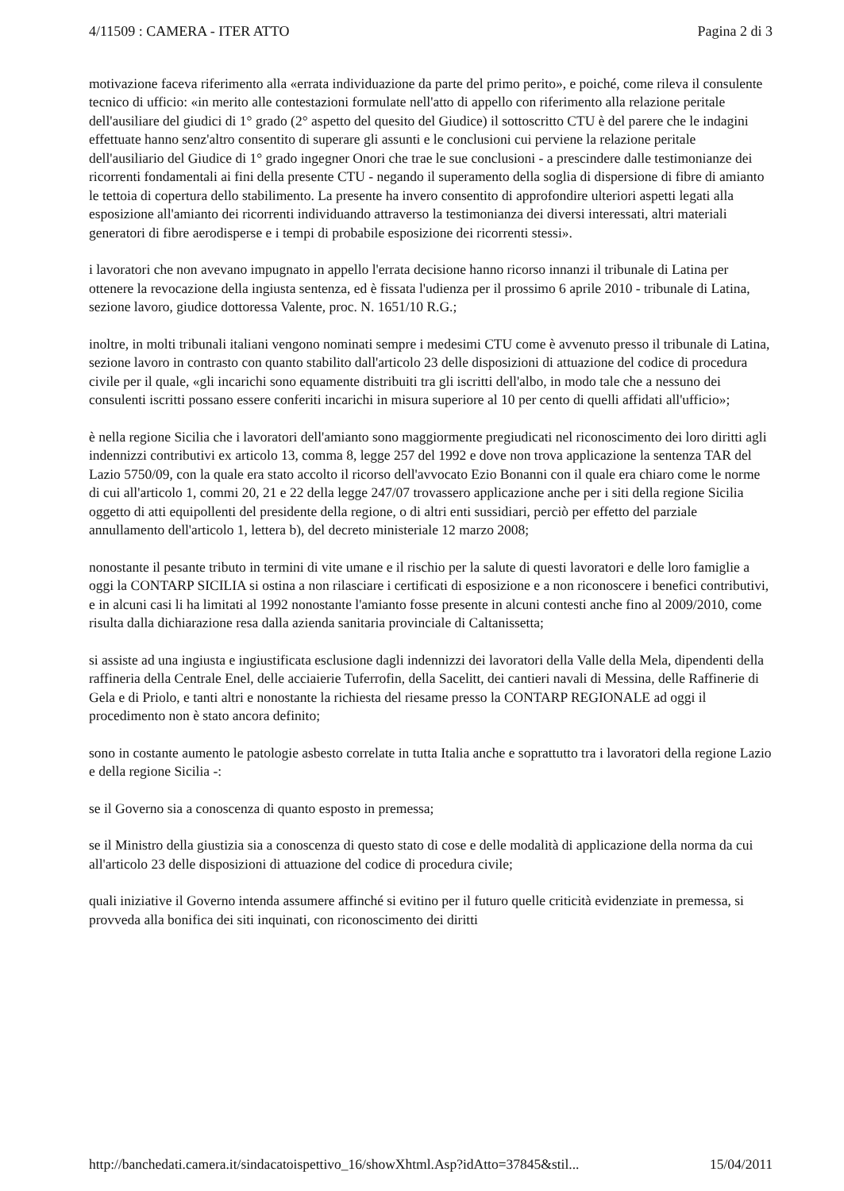4/11509 : CAMERA - ITER ATTO Pagina 2 di 3
motivazione faceva riferimento alla «errata individuazione da parte del primo perito», e poiché, come rileva il consulente tecnico di ufficio: «in merito alle contestazioni formulate nell'atto di appello con riferimento alla relazione peritale dell'ausiliare del giudici di 1° grado (2° aspetto del quesito del Giudice) il sottoscritto CTU è del parere che le indagini effettuate hanno senz'altro consentito di superare gli assunti e le conclusioni cui perviene la relazione peritale dell'ausiliario del Giudice di 1° grado ingegner Onori che trae le sue conclusioni - a prescindere dalle testimonianze dei ricorrenti fondamentali ai fini della presente CTU - negando il superamento della soglia di dispersione di fibre di amianto le tettoia di copertura dello stabilimento. La presente ha invero consentito di approfondire ulteriori aspetti legati alla esposizione all'amianto dei ricorrenti individuando attraverso la testimonianza dei diversi interessati, altri materiali generatori di fibre aerodisperse e i tempi di probabile esposizione dei ricorrenti stessi».
i lavoratori che non avevano impugnato in appello l'errata decisione hanno ricorso innanzi il tribunale di Latina per ottenere la revocazione della ingiusta sentenza, ed è fissata l'udienza per il prossimo 6 aprile 2010 - tribunale di Latina, sezione lavoro, giudice dottoressa Valente, proc. N. 1651/10 R.G.;
inoltre, in molti tribunali italiani vengono nominati sempre i medesimi CTU come è avvenuto presso il tribunale di Latina, sezione lavoro in contrasto con quanto stabilito dall'articolo 23 delle disposizioni di attuazione del codice di procedura civile per il quale, «gli incarichi sono equamente distribuiti tra gli iscritti dell'albo, in modo tale che a nessuno dei consulenti iscritti possano essere conferiti incarichi in misura superiore al 10 per cento di quelli affidati all'ufficio»;
è nella regione Sicilia che i lavoratori dell'amianto sono maggiormente pregiudicati nel riconoscimento dei loro diritti agli indennizzi contributivi ex articolo 13, comma 8, legge 257 del 1992 e dove non trova applicazione la sentenza TAR del Lazio 5750/09, con la quale era stato accolto il ricorso dell'avvocato Ezio Bonanni con il quale era chiaro come le norme di cui all'articolo 1, commi 20, 21 e 22 della legge 247/07 trovassero applicazione anche per i siti della regione Sicilia oggetto di atti equipollenti del presidente della regione, o di altri enti sussidiari, perciò per effetto del parziale annullamento dell'articolo 1, lettera b), del decreto ministeriale 12 marzo 2008;
nonostante il pesante tributo in termini di vite umane e il rischio per la salute di questi lavoratori e delle loro famiglie a oggi la CONTARP SICILIA si ostina a non rilasciare i certificati di esposizione e a non riconoscere i benefici contributivi, e in alcuni casi li ha limitati al 1992 nonostante l'amianto fosse presente in alcuni contesti anche fino al 2009/2010, come risulta dalla dichiarazione resa dalla azienda sanitaria provinciale di Caltanissetta;
si assiste ad una ingiusta e ingiustificata esclusione dagli indennizzi dei lavoratori della Valle della Mela, dipendenti della raffineria della Centrale Enel, delle acciaierie Tuferrofin, della Sacelitt, dei cantieri navali di Messina, delle Raffinerie di Gela e di Priolo, e tanti altri e nonostante la richiesta del riesame presso la CONTARP REGIONALE ad oggi il procedimento non è stato ancora definito;
sono in costante aumento le patologie asbesto correlate in tutta Italia anche e soprattutto tra i lavoratori della regione Lazio e della regione Sicilia -:
se il Governo sia a conoscenza di quanto esposto in premessa;
se il Ministro della giustizia sia a conoscenza di questo stato di cose e delle modalità di applicazione della norma da cui all'articolo 23 delle disposizioni di attuazione del codice di procedura civile;
quali iniziative il Governo intenda assumere affinché si evitino per il futuro quelle criticità evidenziate in premessa, si provveda alla bonifica dei siti inquinati, con riconoscimento dei diritti
http://banchedati.camera.it/sindacatoispettivo_16/showXhtml.Asp?idAtto=37845&stil... 15/04/2011